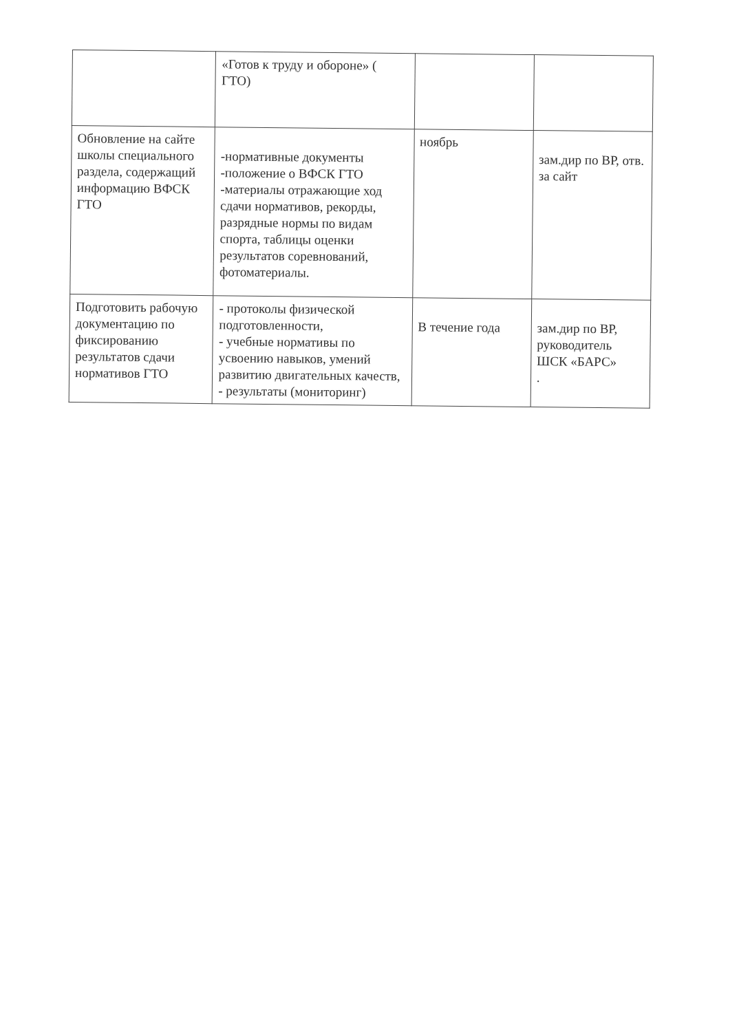| | «Готов к труду и обороне» ( ГТО) | | |
| Обновление на сайте школы специального раздела, содержащий информацию ВФСК ГТО | -нормативные документы -положение о ВФСК ГТО -материалы отражающие ход сдачи нормативов, рекорды, разрядные нормы по видам спорта, таблицы оценки результатов соревнований, фотоматериалы. | ноябрь | зам.дир по ВР, отв. за сайт |
| Подготовить рабочую документацию по фиксированию результатов сдачи нормативов ГТО | - протоколы физической подготовленности, - учебные нормативы по усвоению навыков, умений развитию двигательных качеств, - результаты (мониторинг) | В течение года | зам.дир по ВР, руководитель ШСК «БАРС» . |